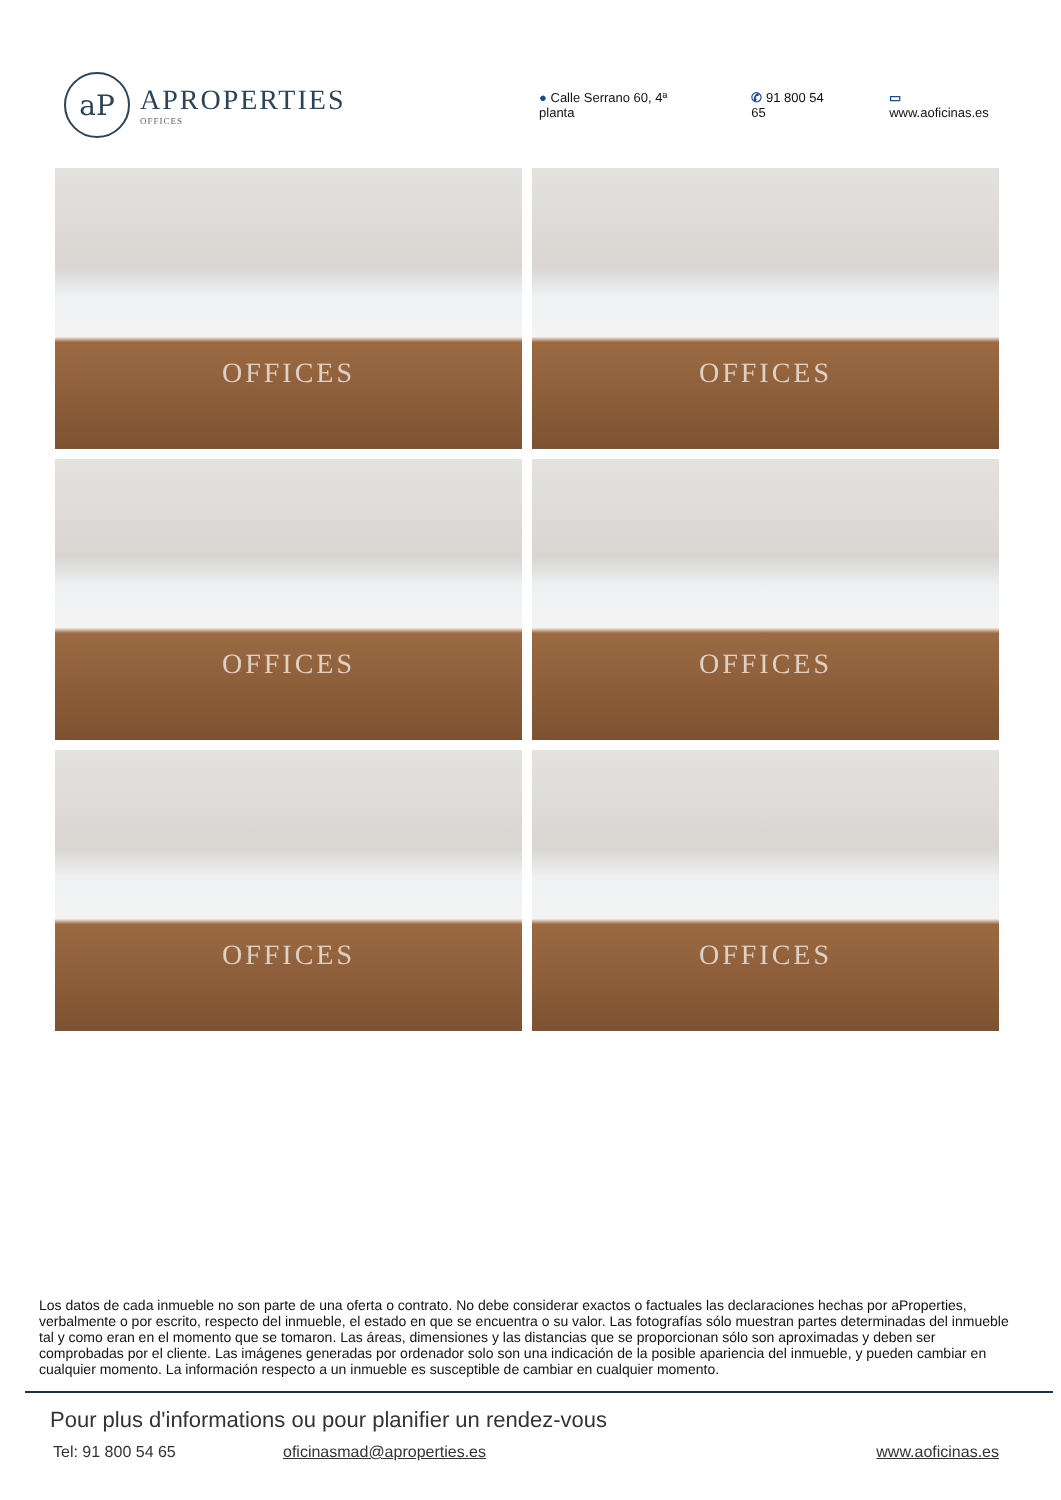aP
APROPERTIES
OFFICES
● Calle Serrano 60, 4ª planta ✆ 91 800 54 65 ▭ www.aoficinas.es
OFFICES
OFFICES
OFFICES
OFFICES
OFFICES
OFFICES
Los datos de cada inmueble no son parte de una oferta o contrato. No debe considerar exactos o factuales las declaraciones hechas por aProperties, verbalmente o por escrito, respecto del inmueble, el estado en que se encuentra o su valor. Las fotografías sólo muestran partes determinadas del inmueble tal y como eran en el momento que se tomaron. Las áreas, dimensiones y las distancias que se proporcionan sólo son aproximadas y deben ser comprobadas por el cliente. Las imágenes generadas por ordenador solo son una indicación de la posible apariencia del inmueble, y pueden cambiar en cualquier momento. La información respecto a un inmueble es susceptible de cambiar en cualquier momento.
Pour plus d'informations ou pour planifier un rendez-vous
Tel: 91 800 54 65 oficinasmad@aproperties.es www.aoficinas.es